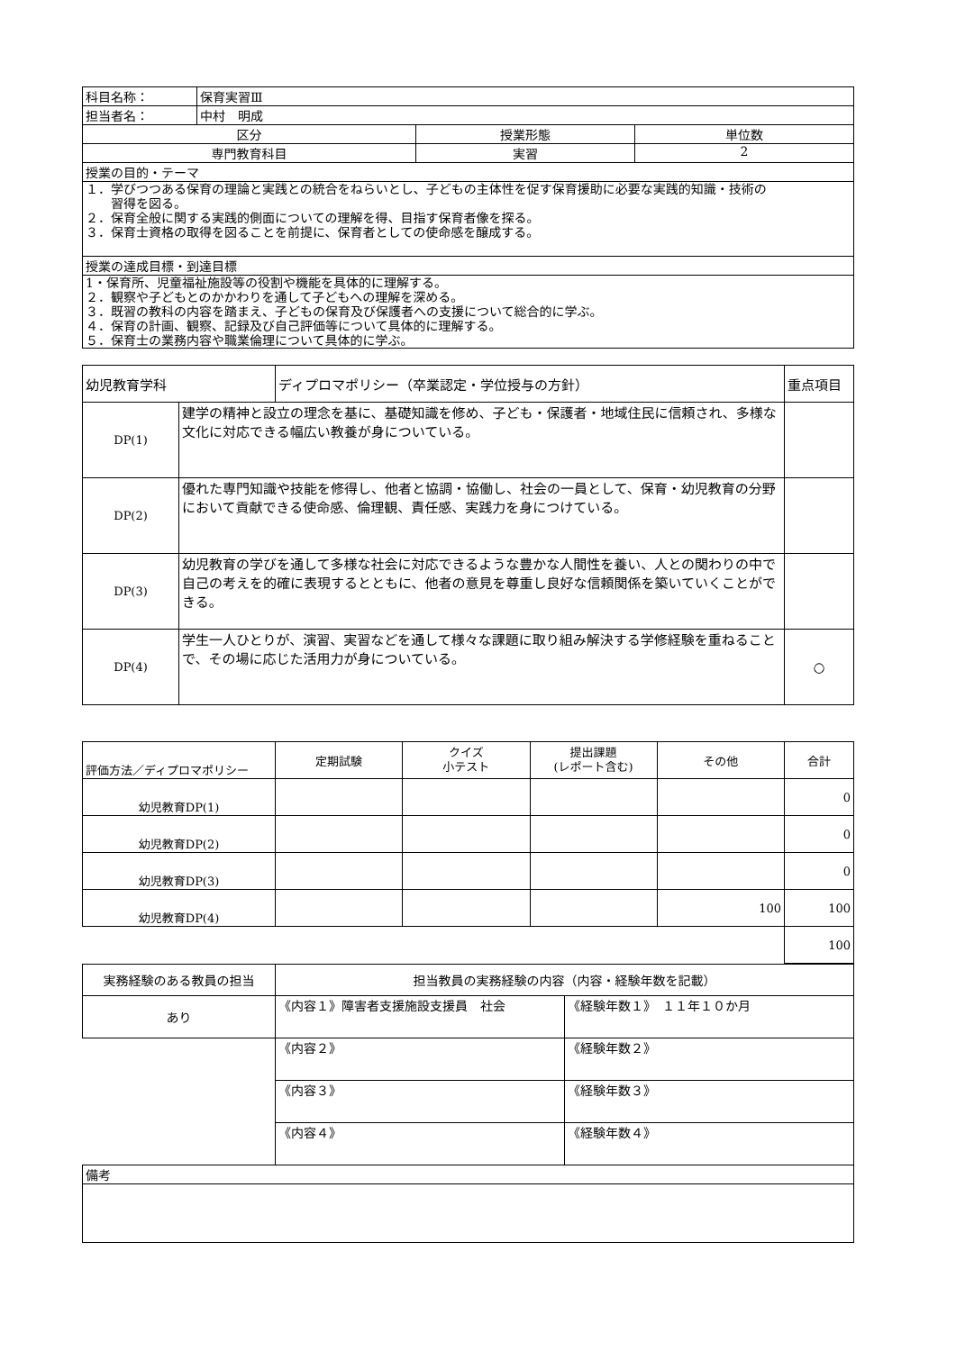| 科目名称： | 保育実習Ⅲ | | |
| 担当者名： | 中村 明成 | | |
| 区分 | | 授業形態 | 単位数 |
| 専門教育科目 | | 実習 | 2 |
| 授業の目的・テーマ | | | |
| １．学びつつある保育の理論と実践との統合をねらいとし、子どもの主体性を促す保育援助に必要な実践的知識・技術の 習得を図る。 ２．保育全般に関する実践的側面についての理解を得、目指す保育者像を探る。 ３．保育士資格の取得を図ることを前提に、保育者としての使命感を醸成する。 | | | |
| 授業の達成目標・到達目標 | | | |
| 1・保育所、児童福祉施設等の役割や機能を具体的に理解する。 ２．観察や子どもとのかかわりを通して子どもへの理解を深める。 ３．既習の教科の内容を踏まえ、子どもの保育及び保護者への支援について総合的に学ぶ。 ４．保育の計画、観察、記録及び自己評価等について具体的に理解する。 ５．保育士の業務内容や職業倫理について具体的に学ぶ。 | | | |
| 幼児教育学科 | | ディプロマポリシー（卒業認定・学位授与の方針） | 重点項目 |
| DP(1) | 建学の精神と設立の理念を基に、基礎知識を修め、子ども・保護者・地域住民に信頼され、多様な文化に対応できる幅広い教養が身についている。 | | |
| DP(2) | 優れた専門知識や技能を修得し、他者と協調・協働し、社会の一員として、保育・幼児教育の分野において貢献できる使命感、倫理観、責任感、実践力を身につけている。 | | |
| DP(3) | 幼児教育の学びを通して多様な社会に対応できるような豊かな人間性を養い、人との関わりの中で自己の考えを的確に表現するとともに、他者の意見を尊重し良好な信頼関係を築いていくことができる。 | | |
| DP(4) | 学生一人ひとりが、演習、実習などを通して様々な課題に取り組み解決する学修経験を重ねることで、その場に応じた活用力が身についている。 | | ○ |
| 評価方法／ディプロマポリシー | 定期試験 | クイズ 小テスト | 提出課題 (レポート含む) | その他 | 合計 |
| 幼児教育DP(1) | | | | | 0 |
| 幼児教育DP(2) | | | | | 0 |
| 幼児教育DP(3) | | | | | 0 |
| 幼児教育DP(4) | | | | 100 | 100 |
| | | | | | 100 |
| 実務経験のある教員の担当 | 担当教員の実務経験の内容（内容・経験年数を記載） | |
| あり | 《内容１》障害者支援施設支援員 社会 | 《経験年数１》 １１年１０か月 |
| | 《内容２》 | 《経験年数２》 |
| | 《内容３》 | 《経験年数３》 |
| | 《内容４》 | 《経験年数４》 |
| 備考 | | |